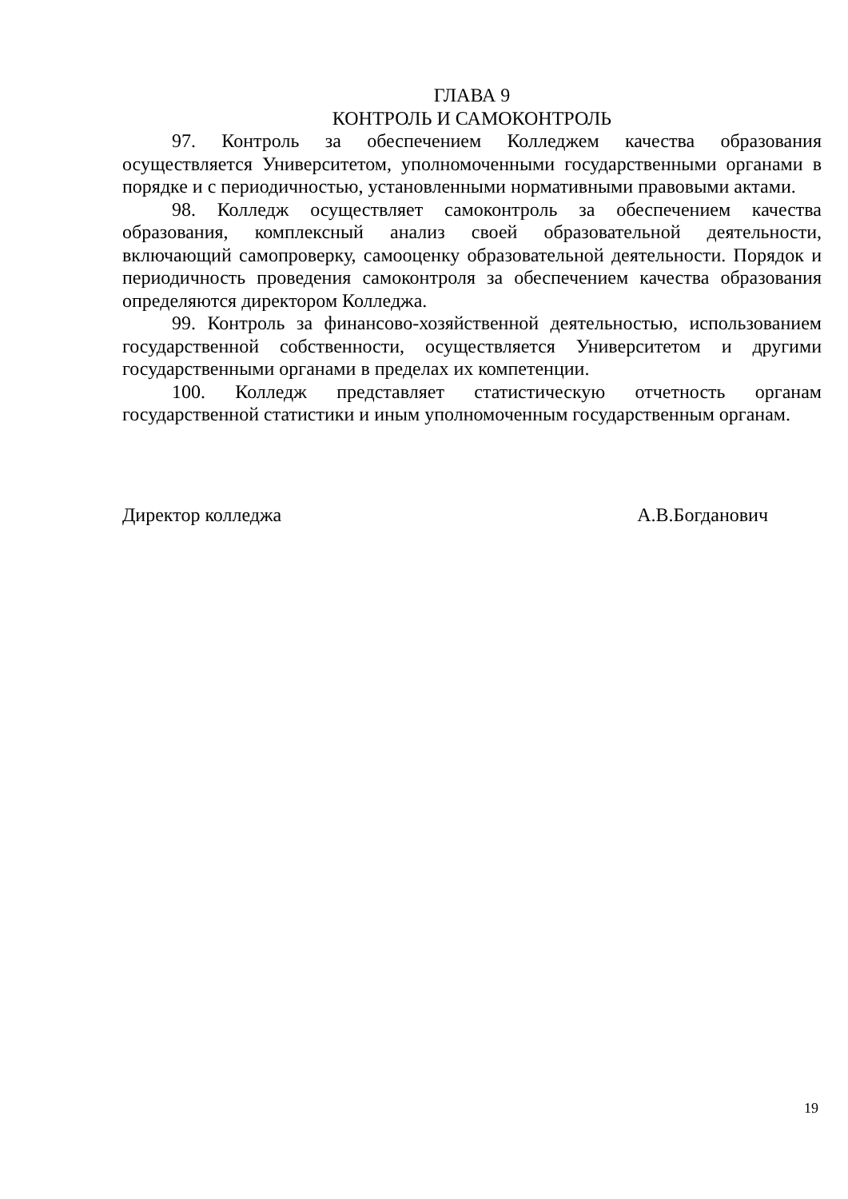ГЛАВА 9
КОНТРОЛЬ И САМОКОНТРОЛЬ
97. Контроль за обеспечением Колледжем качества образования осуществляется Университетом, уполномоченными государственными органами в порядке и с периодичностью, установленными нормативными правовыми актами.
98. Колледж осуществляет самоконтроль за обеспечением качества образования, комплексный анализ своей образовательной деятельности, включающий самопроверку, самооценку образовательной деятельности. Порядок и периодичность проведения самоконтроля за обеспечением качества образования определяются директором Колледжа.
99. Контроль за финансово-хозяйственной деятельностью, использованием государственной собственности, осуществляется Университетом и другими государственными органами в пределах их компетенции.
100. Колледж представляет статистическую отчетность органам государственной статистики и иным уполномоченным государственным органам.
Директор колледжа А.В.Богданович
19